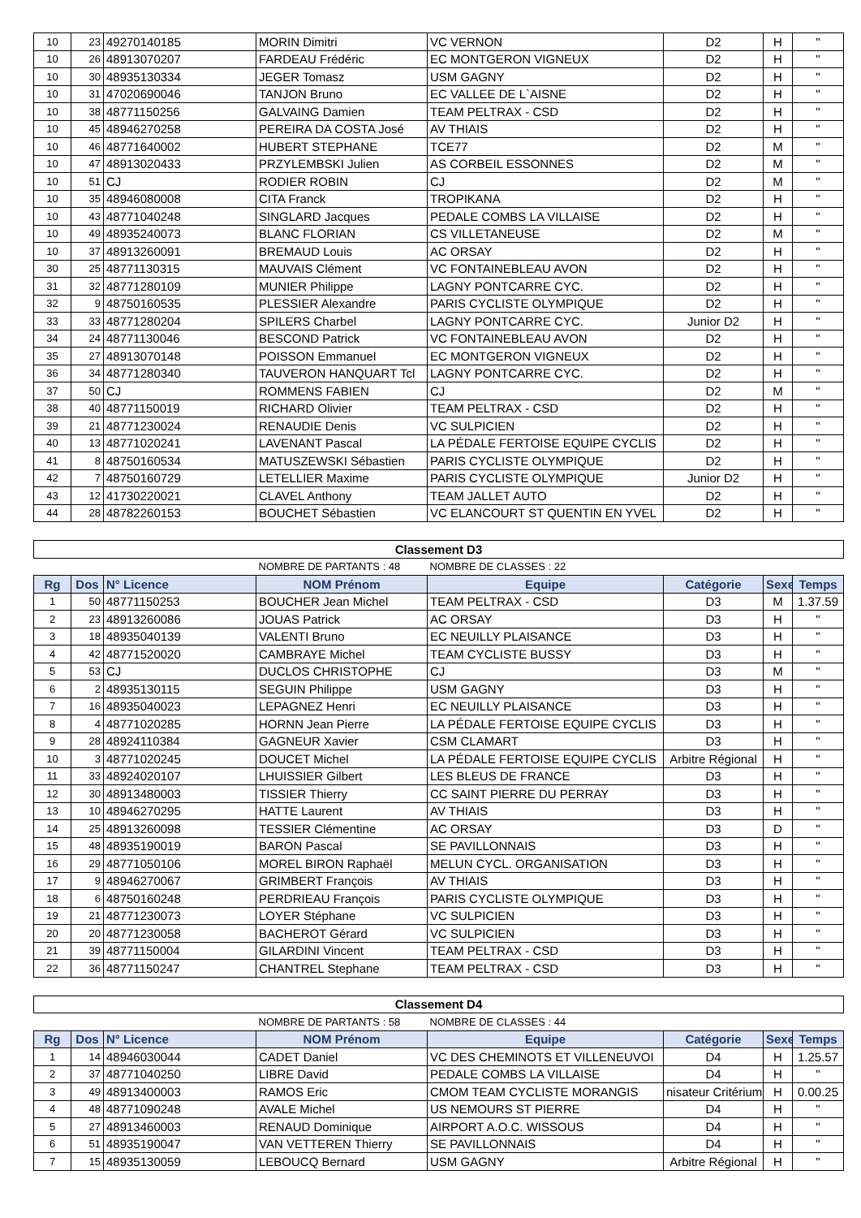| 10 | 23 | 49270140185 | MORIN Dimitri | VC VERNON | D2 | H | " |
| 10 | 26 | 48913070207 | FARDEAU Frédéric | EC MONTGERON VIGNEUX | D2 | H | " |
| 10 | 30 | 48935130334 | JEGER Tomasz | USM GAGNY | D2 | H | " |
| 10 | 31 | 47020690046 | TANJON Bruno | EC VALLEE DE L`AISNE | D2 | H | " |
| 10 | 38 | 48771150256 | GALVAING Damien | TEAM PELTRAX - CSD | D2 | H | " |
| 10 | 45 | 48946270258 | PEREIRA DA COSTA José | AV THIAIS | D2 | H | " |
| 10 | 46 | 48771640002 | HUBERT STEPHANE | TCE77 | D2 | M | " |
| 10 | 47 | 48913020433 | PRZYLEMBSKI Julien | AS CORBEIL ESSONNES | D2 | M | " |
| 10 | 51 | CJ | RODIER ROBIN | CJ | D2 | M | " |
| 10 | 35 | 48946080008 | CITA Franck | TROPIKANA | D2 | H | " |
| 10 | 43 | 48771040248 | SINGLARD Jacques | PEDALE COMBS LA VILLAISE | D2 | H | " |
| 10 | 49 | 48935240073 | BLANC FLORIAN | CS VILLETANEUSE | D2 | M | " |
| 10 | 37 | 48913260091 | BREMAUD Louis | AC ORSAY | D2 | H | " |
| 30 | 25 | 48771130315 | MAUVAIS Clément | VC FONTAINEBLEAU AVON | D2 | H | " |
| 31 | 32 | 48771280109 | MUNIER Philippe | LAGNY PONTCARRE CYC. | D2 | H | " |
| 32 | 9 | 48750160535 | PLESSIER Alexandre | PARIS CYCLISTE OLYMPIQUE | D2 | H | " |
| 33 | 33 | 48771280204 | SPILERS Charbel | LAGNY PONTCARRE CYC. | Junior D2 | H | " |
| 34 | 24 | 48771130046 | BESCOND Patrick | VC FONTAINEBLEAU AVON | D2 | H | " |
| 35 | 27 | 48913070148 | POISSON Emmanuel | EC MONTGERON VIGNEUX | D2 | H | " |
| 36 | 34 | 48771280340 | TAUVERON HANQUART Tcl | LAGNY PONTCARRE CYC. | D2 | H | " |
| 37 | 50 | CJ | ROMMENS FABIEN | CJ | D2 | M | " |
| 38 | 40 | 48771150019 | RICHARD Olivier | TEAM PELTRAX - CSD | D2 | H | " |
| 39 | 21 | 48771230024 | RENAUDIE Denis | VC SULPICIEN | D2 | H | " |
| 40 | 13 | 48771020241 | LAVENANT Pascal | LA PÉDALE FERTOISE EQUIPE CYCLIS | D2 | H | " |
| 41 | 8 | 48750160534 | MATUSZEWSKI Sébastien | PARIS CYCLISTE OLYMPIQUE | D2 | H | " |
| 42 | 7 | 48750160729 | LETELLIER Maxime | PARIS CYCLISTE OLYMPIQUE | Junior D2 | H | " |
| 43 | 12 | 41730220021 | CLAVEL Anthony | TEAM JALLET AUTO | D2 | H | " |
| 44 | 28 | 48782260153 | BOUCHET Sébastien | VC ELANCOURT ST QUENTIN EN YVEL | D2 | H | " |
| Classement D3 | | | | | | | |
| | | | NOMBRE DE PARTANTS : 48 | NOMBRE DE CLASSES : 22 | | | |
| Rg | Dos | N° Licence | NOM Prénom | Equipe | Catégorie | Sexe | Temps |
| 1 | 50 | 48771150253 | BOUCHER Jean Michel | TEAM PELTRAX - CSD | D3 | M | 1.37.59 |
| 2 | 23 | 48913260086 | JOUAS Patrick | AC ORSAY | D3 | H | " |
| 3 | 18 | 48935040139 | VALENTI Bruno | EC NEUILLY PLAISANCE | D3 | H | " |
| 4 | 42 | 48771520020 | CAMBRAYE Michel | TEAM CYCLISTE BUSSY | D3 | H | " |
| 5 | 53 | CJ | DUCLOS CHRISTOPHE | CJ | D3 | M | " |
| 6 | 2 | 48935130115 | SEGUIN Philippe | USM GAGNY | D3 | H | " |
| 7 | 16 | 48935040023 | LEPAGNEZ Henri | EC NEUILLY PLAISANCE | D3 | H | " |
| 8 | 4 | 48771020285 | HORNN Jean Pierre | LA PÉDALE FERTOISE EQUIPE CYCLIS | D3 | H | " |
| 9 | 28 | 48924110384 | GAGNEUR Xavier | CSM CLAMART | D3 | H | " |
| 10 | 3 | 48771020245 | DOUCET Michel | LA PÉDALE FERTOISE EQUIPE CYCLIS | Arbitre Régional | H | " |
| 11 | 33 | 48924020107 | LHUISSIER Gilbert | LES BLEUS DE FRANCE | D3 | H | " |
| 12 | 30 | 48913480003 | TISSIER Thierry | CC SAINT PIERRE DU PERRAY | D3 | H | " |
| 13 | 10 | 48946270295 | HATTE Laurent | AV THIAIS | D3 | H | " |
| 14 | 25 | 48913260098 | TESSIER Clémentine | AC ORSAY | D3 | D | " |
| 15 | 48 | 48935190019 | BARON Pascal | SE PAVILLONNAIS | D3 | H | " |
| 16 | 29 | 48771050106 | MOREL BIRON Raphaël | MELUN CYCL. ORGANISATION | D3 | H | " |
| 17 | 9 | 48946270067 | GRIMBERT François | AV THIAIS | D3 | H | " |
| 18 | 6 | 48750160248 | PERDRIEAU François | PARIS CYCLISTE OLYMPIQUE | D3 | H | " |
| 19 | 21 | 48771230073 | LOYER Stéphane | VC SULPICIEN | D3 | H | " |
| 20 | 20 | 48771230058 | BACHEROT Gérard | VC SULPICIEN | D3 | H | " |
| 21 | 39 | 48771150004 | GILARDINI Vincent | TEAM PELTRAX - CSD | D3 | H | " |
| 22 | 36 | 48771150247 | CHANTREL Stephane | TEAM PELTRAX - CSD | D3 | H | " |
| Classement D4 | | | | | | | |
| | | | NOMBRE DE PARTANTS : 58 | NOMBRE DE CLASSES : 44 | | | |
| Rg | Dos | N° Licence | NOM Prénom | Equipe | Catégorie | Sexe | Temps |
| 1 | 14 | 48946030044 | CADET Daniel | VC DES CHEMINOTS ET VILLENEUVOI | D4 | H | 1.25.57 |
| 2 | 37 | 48771040250 | LIBRE David | PEDALE COMBS LA VILLAISE | D4 | H | " |
| 3 | 49 | 48913400003 | RAMOS Eric | CMOM TEAM CYCLISTE MORANGIS | nisateur Critérium | H | 0.00.25 |
| 4 | 48 | 48771090248 | AVALE Michel | US NEMOURS ST PIERRE | D4 | H | " |
| 5 | 27 | 48913460003 | RENAUD Dominique | AIRPORT A.O.C. WISSOUS | D4 | H | " |
| 6 | 51 | 48935190047 | VAN VETTEREN Thierry | SE PAVILLONNAIS | D4 | H | " |
| 7 | 15 | 48935130059 | LEBOUCQ Bernard | USM GAGNY | Arbitre Régional | H | " |